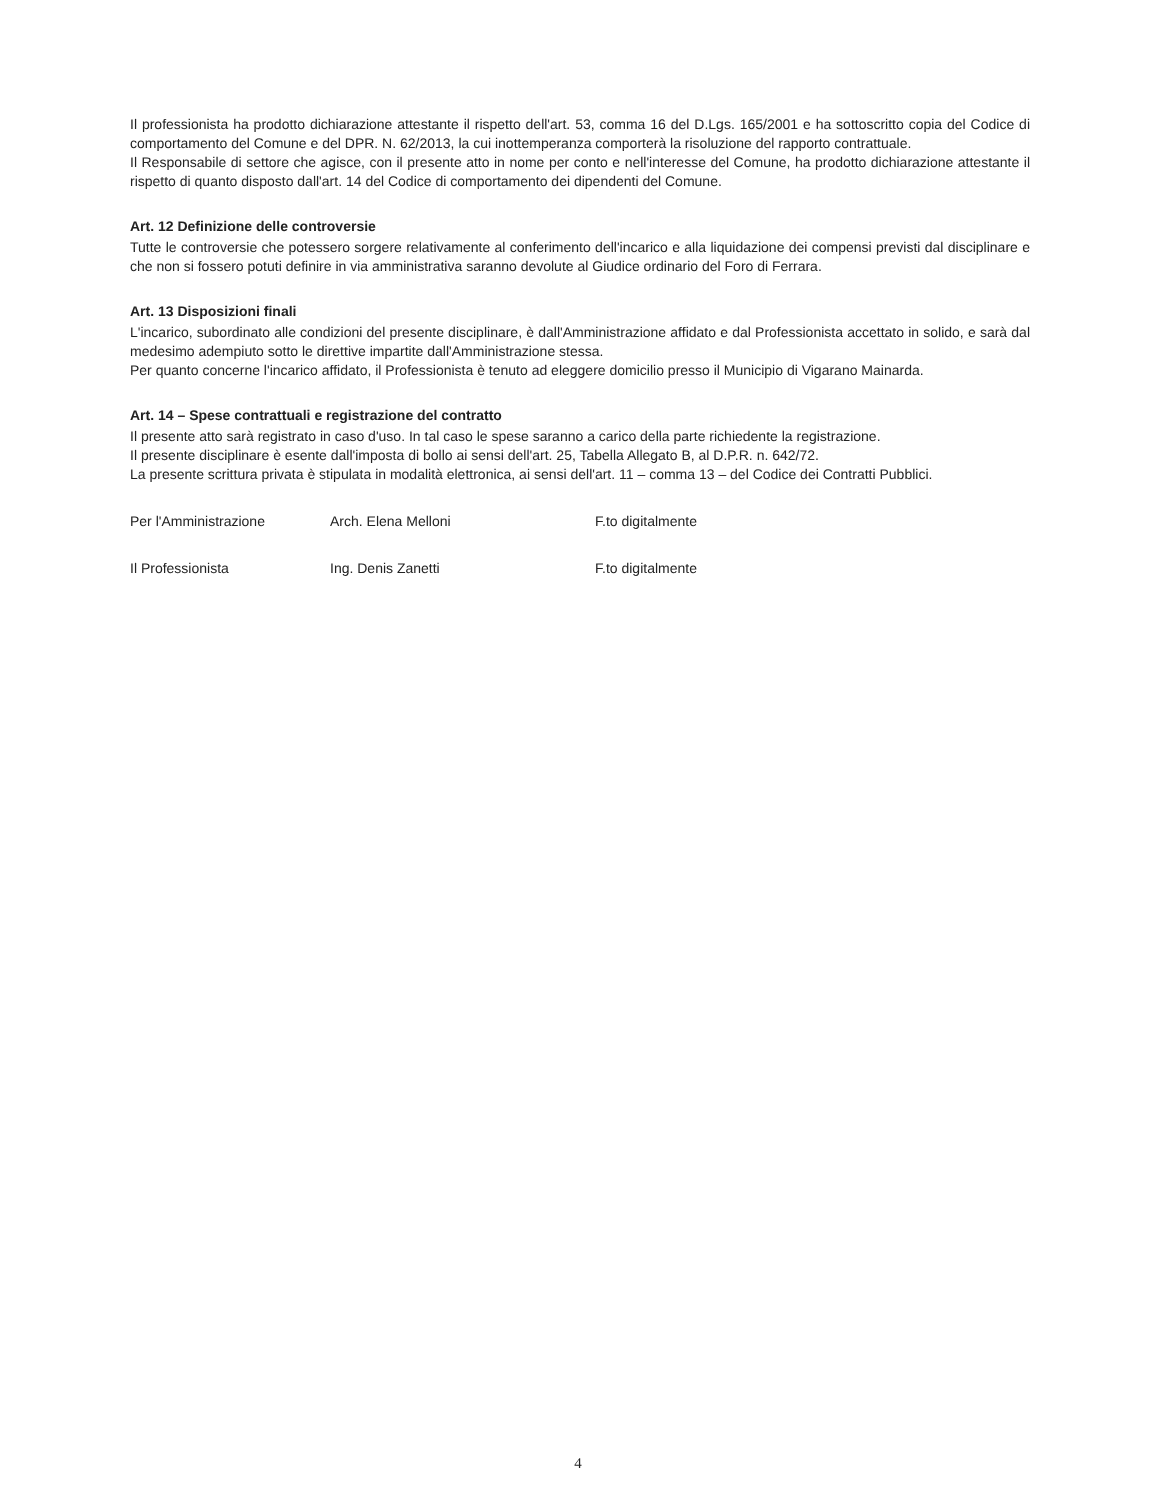Il professionista ha prodotto dichiarazione attestante il rispetto dell'art. 53, comma 16 del D.Lgs. 165/2001 e ha sottoscritto copia del Codice di comportamento del Comune e del DPR. N. 62/2013, la cui inottemperanza comporterà la risoluzione del rapporto contrattuale.
Il Responsabile di settore che agisce, con il presente atto in nome per conto e nell'interesse del Comune, ha prodotto dichiarazione attestante il rispetto di quanto disposto dall'art. 14 del Codice di comportamento dei dipendenti del Comune.
Art. 12 Definizione delle controversie
Tutte le controversie che potessero sorgere relativamente al conferimento dell'incarico e alla liquidazione dei compensi previsti dal disciplinare e che non si fossero potuti definire in via amministrativa saranno devolute al Giudice ordinario del Foro di Ferrara.
Art. 13 Disposizioni finali
L'incarico, subordinato alle condizioni del presente disciplinare, è dall'Amministrazione affidato e dal Professionista accettato in solido, e sarà dal medesimo adempiuto sotto le direttive impartite dall'Amministrazione stessa.
Per quanto concerne l'incarico affidato, il Professionista è tenuto ad eleggere domicilio presso il Municipio di Vigarano Mainarda.
Art. 14 – Spese contrattuali e registrazione del contratto
Il presente atto sarà registrato in caso d'uso. In tal caso le spese saranno a carico della parte richiedente la registrazione.
Il presente disciplinare è esente dall'imposta di bollo ai sensi dell'art. 25, Tabella Allegato B, al D.P.R. n. 642/72.
La presente scrittura privata è stipulata in modalità elettronica, ai sensi dell'art. 11 – comma 13 – del Codice dei Contratti Pubblici.
Per l'Amministrazione Arch. Elena Melloni F.to digitalmente
Il Professionista Ing. Denis Zanetti F.to digitalmente
4